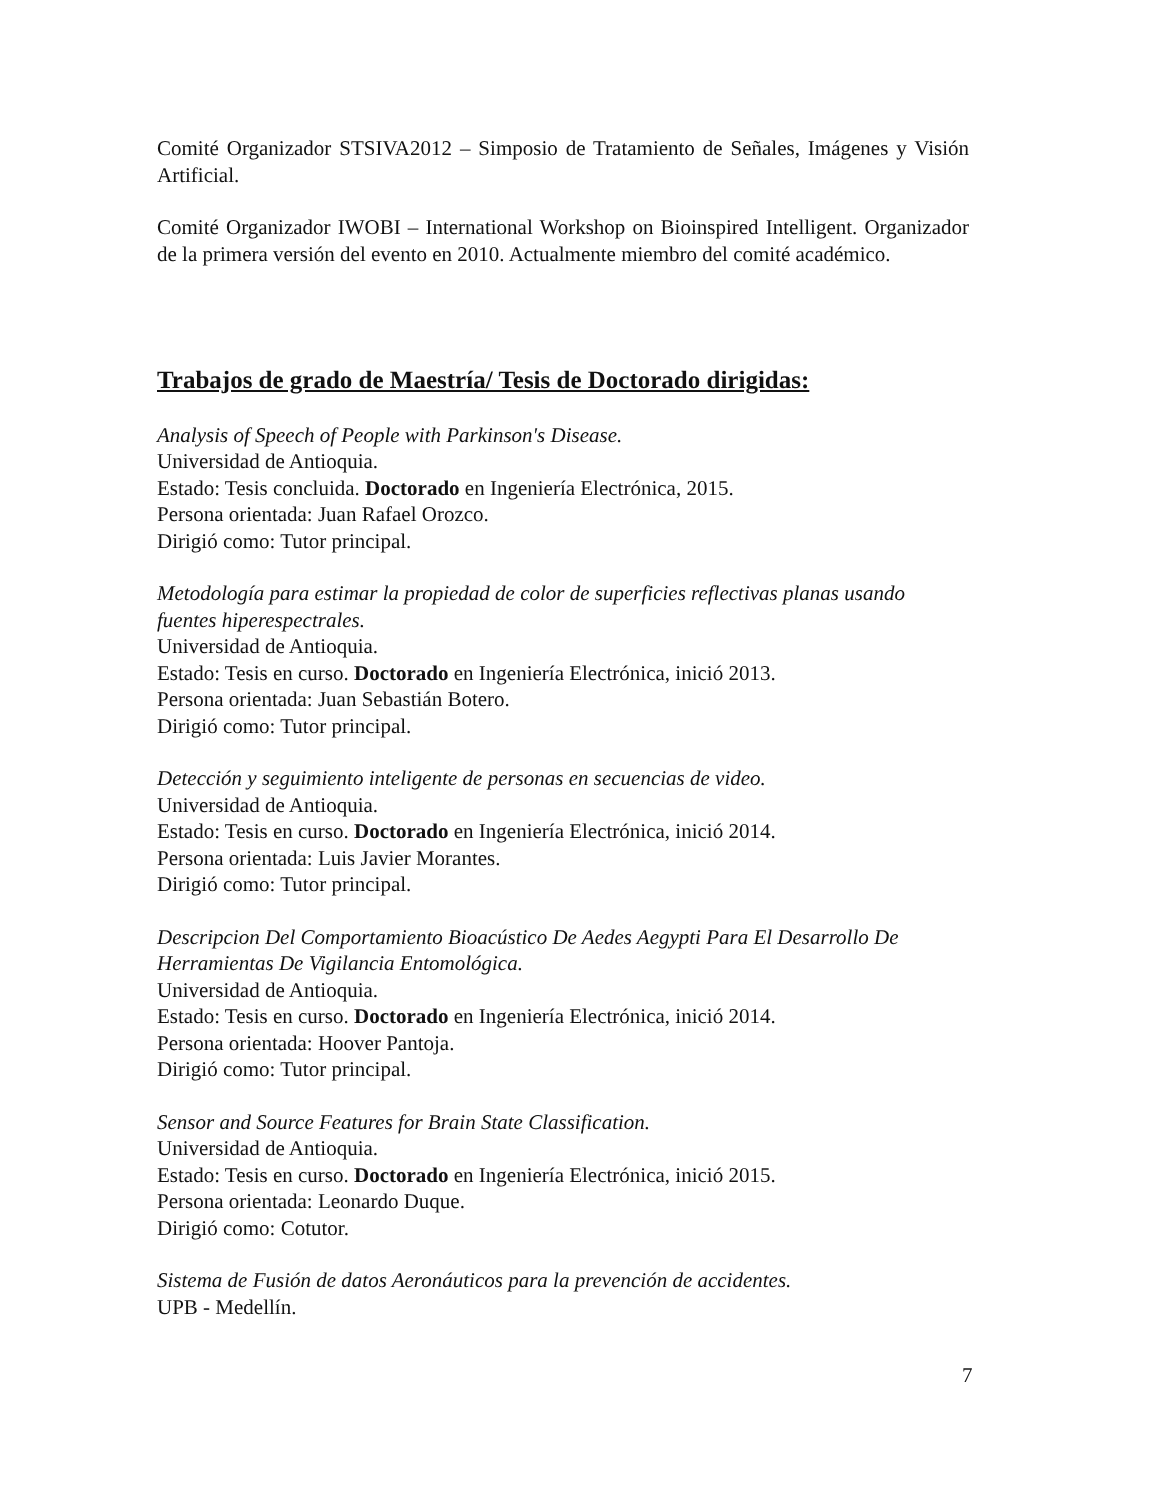Comité Organizador STSIVA2012 – Simposio de Tratamiento de Señales, Imágenes y Visión Artificial.
Comité Organizador IWOBI – International Workshop on Bioinspired Intelligent. Organizador de la primera versión del evento en 2010. Actualmente miembro del comité académico.
Trabajos de grado de Maestría/ Tesis de Doctorado dirigidas:
Analysis of Speech of People with Parkinson's Disease.
Universidad de Antioquia.
Estado: Tesis concluida. Doctorado en Ingeniería Electrónica, 2015.
Persona orientada: Juan Rafael Orozco.
Dirigió como: Tutor principal.
Metodología para estimar la propiedad de color de superficies reflectivas planas usando fuentes hiperespectrales.
Universidad de Antioquia.
Estado: Tesis en curso. Doctorado en Ingeniería Electrónica, inició 2013.
Persona orientada: Juan Sebastián Botero.
Dirigió como: Tutor principal.
Detección y seguimiento inteligente de personas en secuencias de video.
Universidad de Antioquia.
Estado: Tesis en curso. Doctorado en Ingeniería Electrónica, inició 2014.
Persona orientada: Luis Javier Morantes.
Dirigió como: Tutor principal.
Descripcion Del Comportamiento Bioacústico De Aedes Aegypti Para El Desarrollo De Herramientas De Vigilancia Entomológica.
Universidad de Antioquia.
Estado: Tesis en curso. Doctorado en Ingeniería Electrónica, inició 2014.
Persona orientada: Hoover Pantoja.
Dirigió como: Tutor principal.
Sensor and Source Features for Brain State Classification.
Universidad de Antioquia.
Estado: Tesis en curso. Doctorado en Ingeniería Electrónica, inició 2015.
Persona orientada: Leonardo Duque.
Dirigió como: Cotutor.
Sistema de Fusión de datos Aeronáuticos para la prevención de accidentes.
UPB - Medellín.
7